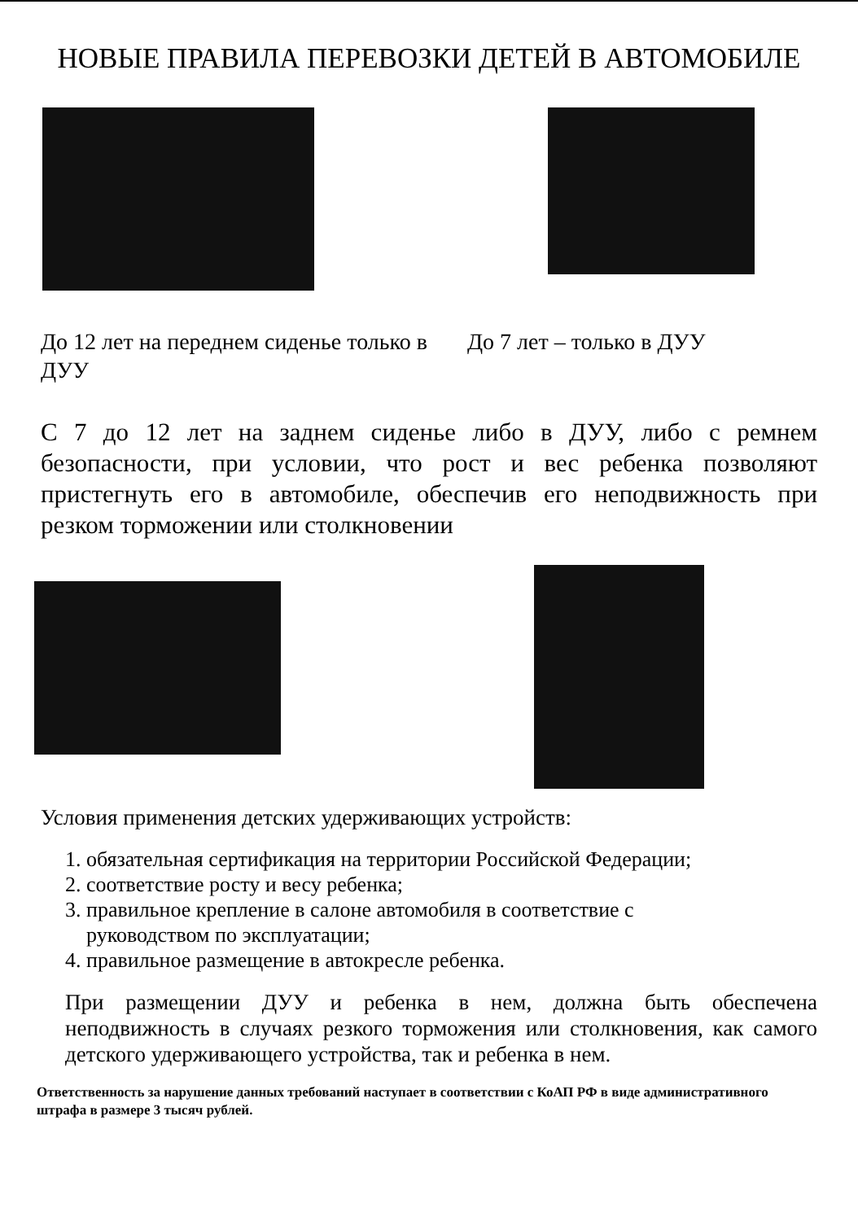НОВЫЕ ПРАВИЛА ПЕРЕВОЗКИ ДЕТЕЙ В АВТОМОБИЛЕ
До 12 лет на переднем сиденье только в ДУУ
До 7 лет – только в ДУУ
С 7 до 12 лет на заднем сиденье либо в ДУУ, либо с ремнем безопасности, при условии, что рост и вес ребенка позволяют пристегнуть его в автомобиле, обеспечив его неподвижность при резком торможении или столкновении
Условия применения детских удерживающих устройств:
1. обязательная сертификация на территории Российской Федерации;
2. соответствие росту и весу ребенка;
3. правильное крепление в салоне автомобиля в соответствие с
руководством по эксплуатации;
4. правильное размещение в автокресле ребенка.
При размещении ДУУ и ребенка в нем, должна быть обеспечена неподвижность в случаях резкого торможения или столкновения, как самого детского удерживающего устройства, так и ребенка в нем.
Ответственность за нарушение данных требований наступает в соответствии с КоАП РФ в виде административного штрафа в размере 3 тысяч рублей.